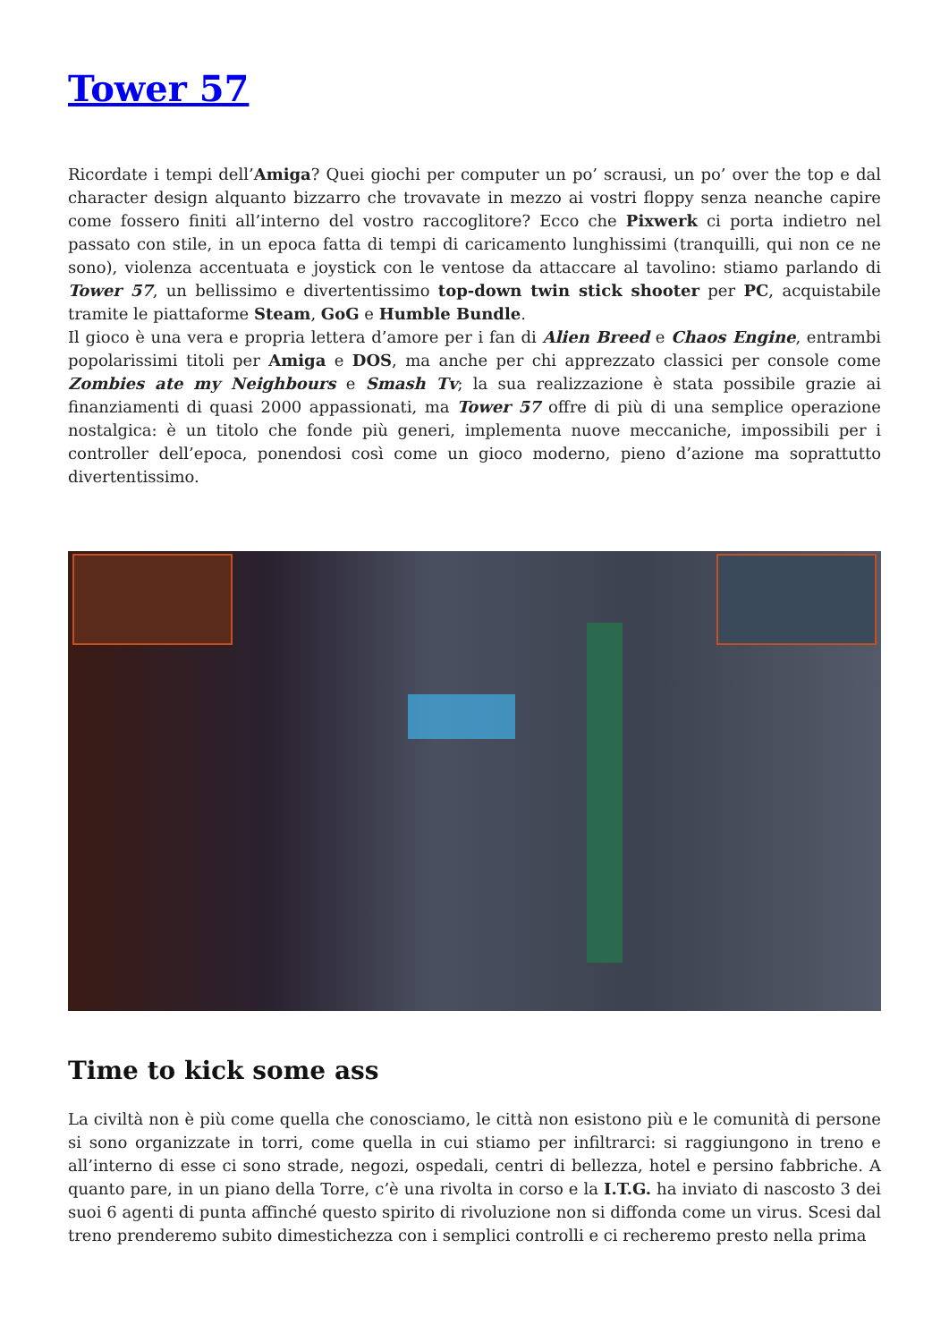Tower 57
Ricordate i tempi dell’Amiga? Quei giochi per computer un po’ scrausi, un po’ over the top e dal character design alquanto bizzarro che trovavate in mezzo ai vostri floppy senza neanche capire come fossero finiti all’interno del vostro raccoglitore? Ecco che Pixwerk ci porta indietro nel passato con stile, in un epoca fatta di tempi di caricamento lunghissimi (tranquilli, qui non ce ne sono), violenza accentuata e joystick con le ventose da attaccare al tavolino: stiamo parlando di Tower 57, un bellissimo e divertentissimo top-down twin stick shooter per PC, acquistabile tramite le piattaforme Steam, GoG e Humble Bundle.
Il gioco è una vera e propria lettera d’amore per i fan di Alien Breed e Chaos Engine, entrambi popolarissimi titoli per Amiga e DOS, ma anche per chi apprezzato classici per console come Zombies ate my Neighbours e Smash Tv; la sua realizzazione è stata possibile grazie ai finanziamenti di quasi 2000 appassionati, ma Tower 57 offre di più di una semplice operazione nostalgica: è un titolo che fonde più generi, implementa nuove meccaniche, impossibili per i controller dell’epoca, ponendosi così come un gioco moderno, pieno d’azione ma soprattutto divertentissimo.
Time to kick some ass
La civiltà non è più come quella che conosciamo, le città non esistono più e le comunità di persone si sono organizzate in torri, come quella in cui stiamo per infiltrarci: si raggiungono in treno e all’interno di esse ci sono strade, negozi, ospedali, centri di bellezza, hotel e persino fabbriche. A quanto pare, in un piano della Torre, c’è una rivolta in corso e la I.T.G. ha inviato di nascosto 3 dei suoi 6 agenti di punta affinché questo spirito di rivoluzione non si diffonda come un virus. Scesi dal treno prenderemo subito dimestichezza con i semplici controlli e ci recheremo presto nella prima